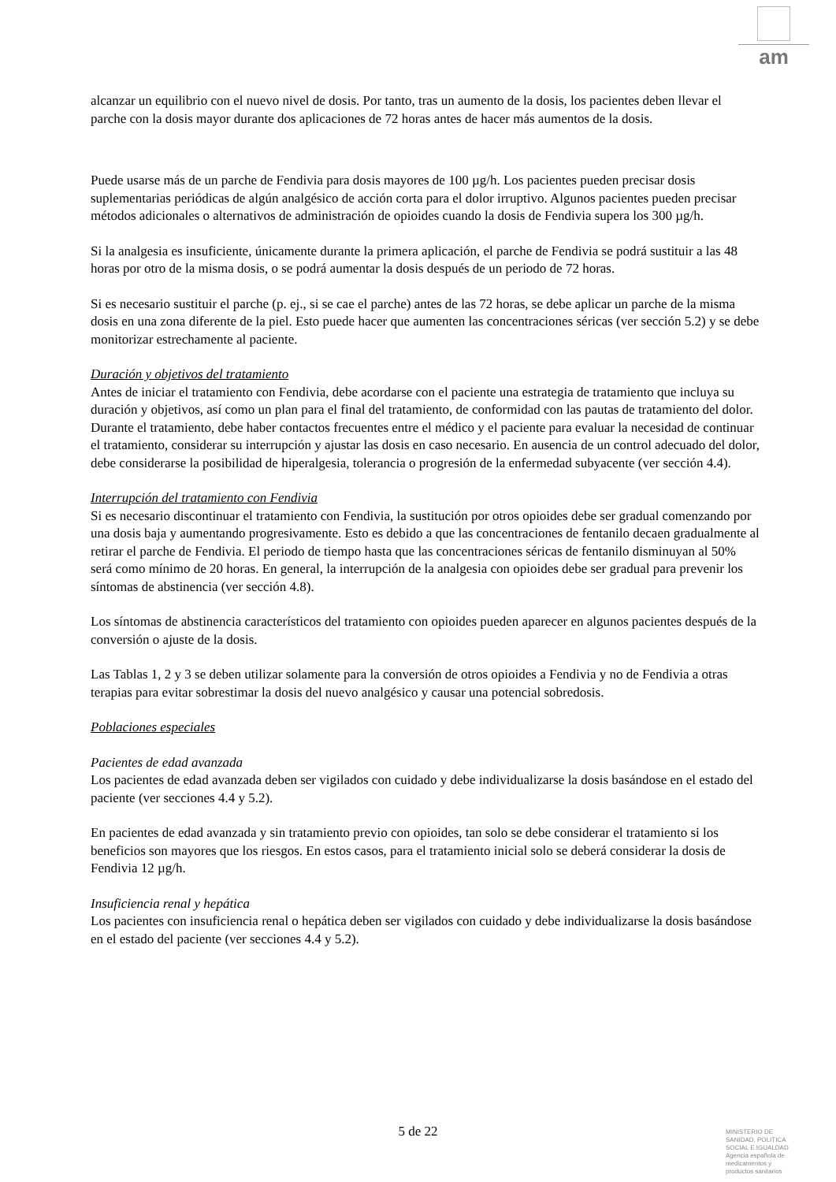am
alcanzar un equilibrio con el nuevo nivel de dosis. Por tanto, tras un aumento de la dosis, los pacientes deben llevar el parche con la dosis mayor durante dos aplicaciones de 72 horas antes de hacer más aumentos de la dosis.
Puede usarse más de un parche de Fendivia para dosis mayores de 100 µg/h. Los pacientes pueden precisar dosis suplementarias periódicas de algún analgésico de acción corta para el dolor irruptivo. Algunos pacientes pueden precisar métodos adicionales o alternativos de administración de opioides cuando la dosis de Fendivia supera los 300 µg/h.
Si la analgesia es insuficiente, únicamente durante la primera aplicación, el parche de Fendivia se podrá sustituir a las 48 horas por otro de la misma dosis, o se podrá aumentar la dosis después de un periodo de 72 horas.
Si es necesario sustituir el parche (p. ej., si se cae el parche) antes de las 72 horas, se debe aplicar un parche de la misma dosis en una zona diferente de la piel. Esto puede hacer que aumenten las concentraciones séricas (ver sección 5.2) y se debe monitorizar estrechamente al paciente.
Duración y objetivos del tratamiento
Antes de iniciar el tratamiento con Fendivia, debe acordarse con el paciente una estrategia de tratamiento que incluya su duración y objetivos, así como un plan para el final del tratamiento, de conformidad con las pautas de tratamiento del dolor. Durante el tratamiento, debe haber contactos frecuentes entre el médico y el paciente para evaluar la necesidad de continuar el tratamiento, considerar su interrupción y ajustar las dosis en caso necesario. En ausencia de un control adecuado del dolor, debe considerarse la posibilidad de hiperalgesia, tolerancia o progresión de la enfermedad subyacente (ver sección 4.4).
Interrupción del tratamiento con Fendivia
Si es necesario discontinuar el tratamiento con Fendivia, la sustitución por otros opioides debe ser gradual comenzando por una dosis baja y aumentando progresivamente. Esto es debido a que las concentraciones de fentanilo decaen gradualmente al retirar el parche de Fendivia. El periodo de tiempo hasta que las concentraciones séricas de fentanilo disminuyan al 50% será como mínimo de 20 horas. En general, la interrupción de la analgesia con opioides debe ser gradual para prevenir los síntomas de abstinencia (ver sección 4.8).
Los síntomas de abstinencia característicos del tratamiento con opioides pueden aparecer en algunos pacientes después de la conversión o ajuste de la dosis.
Las Tablas 1, 2 y 3 se deben utilizar solamente para la conversión de otros opioides a Fendivia y no de Fendivia a otras terapias para evitar sobrestimar la dosis del nuevo analgésico y causar una potencial sobredosis.
Poblaciones especiales
Pacientes de edad avanzada
Los pacientes de edad avanzada deben ser vigilados con cuidado y debe individualizarse la dosis basándose en el estado del paciente (ver secciones 4.4 y 5.2).
En pacientes de edad avanzada y sin tratamiento previo con opioides, tan solo se debe considerar el tratamiento si los beneficios son mayores que los riesgos. En estos casos, para el tratamiento inicial solo se deberá considerar la dosis de Fendivia 12 µg/h.
Insuficiencia renal y hepática
Los pacientes con insuficiencia renal o hepática deben ser vigilados con cuidado y debe individualizarse la dosis basándose en el estado del paciente (ver secciones 4.4 y 5.2).
5 de 22
MINISTERIO DE
SANIDAD, POLITICA
SOCIAL E IGUALDAD
Agencia española de
medicamentos y
productos sanitarios